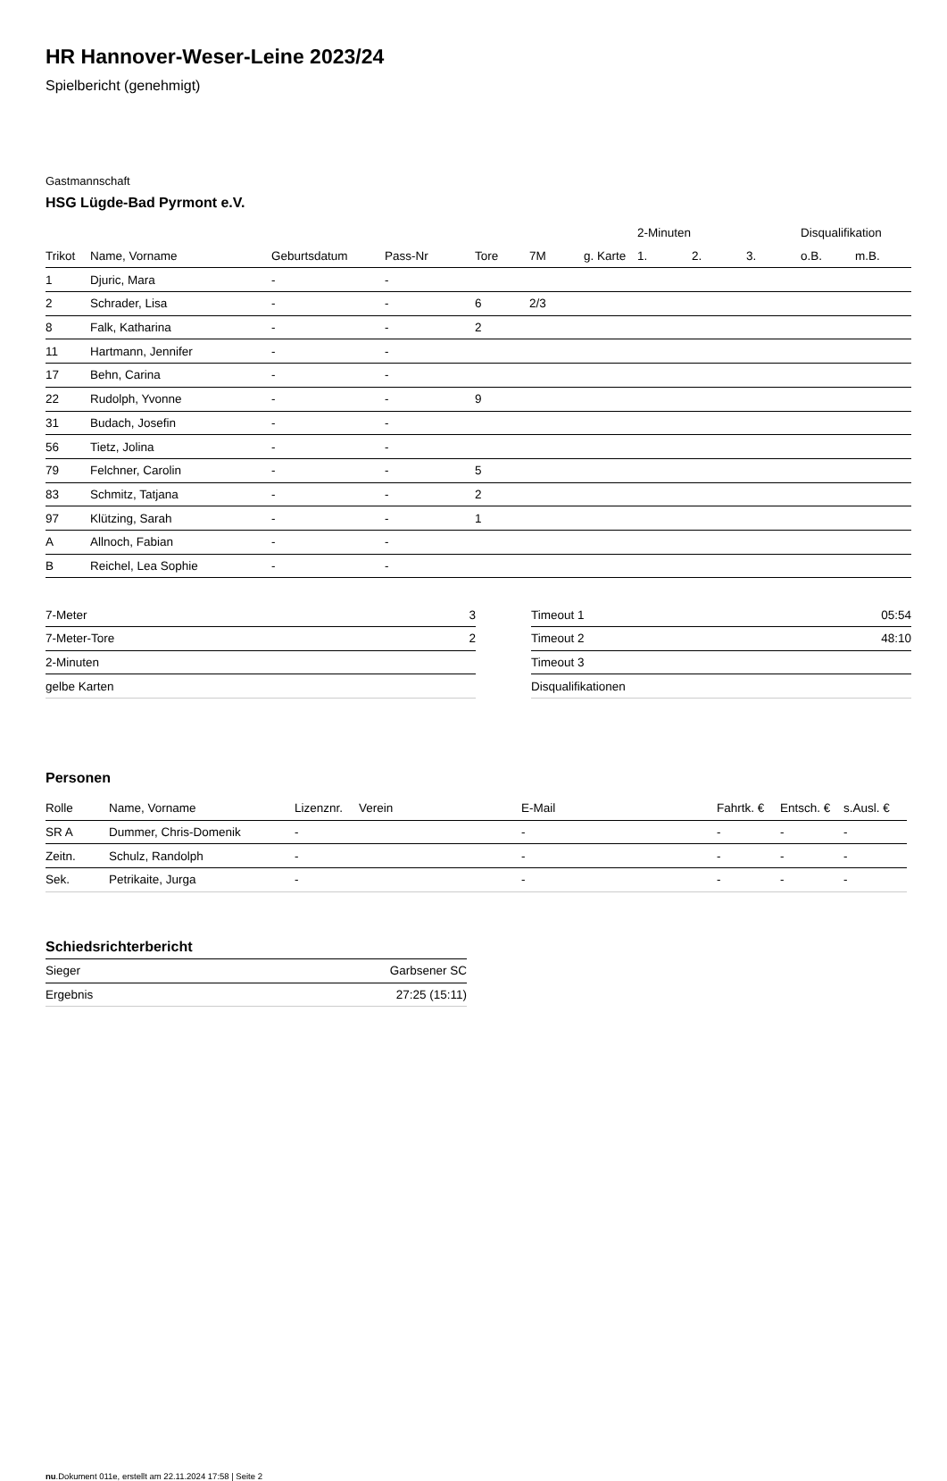HR Hannover-Weser-Leine 2023/24
Spielbericht (genehmigt)
Gastmannschaft
HSG Lügde-Bad Pyrmont e.V.
| | | | | | | | 2-Minuten | | | Disqualifikation | |
| --- | --- | --- | --- | --- | --- | --- | --- | --- | --- | --- | --- |
| Trikot | Name, Vorname | Geburtsdatum | Pass-Nr | Tore | 7M | g. Karte | 1. | 2. | 3. | o.B. | m.B. |
| 1 | Djuric, Mara | - | - | | | | | | | | |
| 2 | Schrader, Lisa | - | - | 6 | 2/3 | | | | | | |
| 8 | Falk, Katharina | - | - | 2 | | | | | | | |
| 11 | Hartmann, Jennifer | - | - | | | | | | | | |
| 17 | Behn, Carina | - | - | | | | | | | | |
| 22 | Rudolph, Yvonne | - | - | 9 | | | | | | | |
| 31 | Budach, Josefin | - | - | | | | | | | | |
| 56 | Tietz, Jolina | - | - | | | | | | | | |
| 79 | Felchner, Carolin | - | - | 5 | | | | | | | |
| 83 | Schmitz, Tatjana | - | - | 2 | | | | | | | |
| 97 | Klützing, Sarah | - | - | 1 | | | | | | | |
| A | Allnoch, Fabian | - | - | | | | | | | | |
| B | Reichel, Lea Sophie | - | - | | | | | | | | |
| 7-Meter | 3 |
| 7-Meter-Tore | 2 |
| 2-Minuten | |
| gelbe Karten | |
| Timeout 1 | 05:54 |
| Timeout 2 | 48:10 |
| Timeout 3 | |
| Disqualifikationen | |
Personen
| Rolle | Name, Vorname | Lizenznr. | Verein | E-Mail | Fahrtk. € | Entsch. € | s.Ausl. € |
| --- | --- | --- | --- | --- | --- | --- | --- |
| SR A | Dummer, Chris-Domenik | - | | - | - | - | - |
| Zeitn. | Schulz, Randolph | - | | - | - | - | - |
| Sek. | Petrikaite, Jurga | - | | - | - | - | - |
Schiedsrichterbericht
| Sieger | Garbsener SC |
| Ergebnis | 27:25 (15:11) |
nu.Dokument 011e, erstellt am 22.11.2024 17:58 | Seite 2